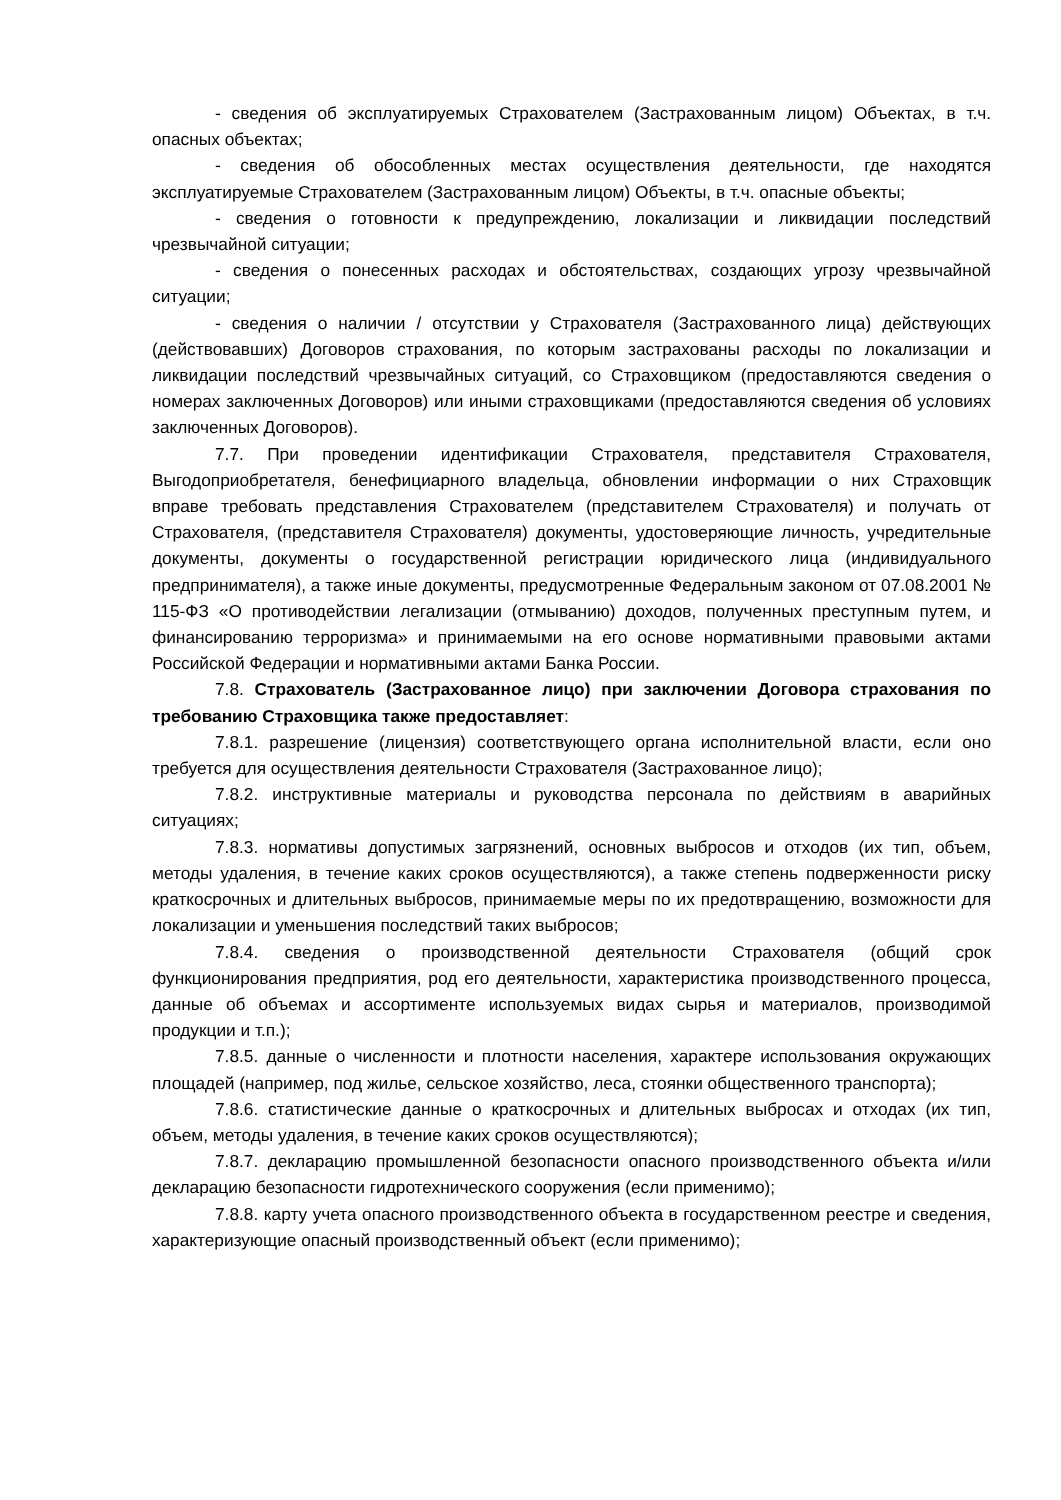- сведения об эксплуатируемых Страхователем (Застрахованным лицом) Объектах, в т.ч. опасных объектах;
- сведения об обособленных местах осуществления деятельности, где находятся эксплуатируемые Страхователем (Застрахованным лицом) Объекты, в т.ч. опасные объекты;
- сведения о готовности к предупреждению, локализации и ликвидации последствий чрезвычайной ситуации;
- сведения о понесенных расходах и обстоятельствах, создающих угрозу чрезвычайной ситуации;
- сведения о наличии / отсутствии у Страхователя (Застрахованного лица) действующих (действовавших) Договоров страхования, по которым застрахованы расходы по локализации и ликвидации последствий чрезвычайных ситуаций, со Страховщиком (предоставляются сведения о номерах заключенных Договоров) или иными страховщиками (предоставляются сведения об условиях заключенных Договоров).
7.7. При проведении идентификации Страхователя, представителя Страхователя, Выгодоприобретателя, бенефициарного владельца, обновлении информации о них Страховщик вправе требовать представления Страхователем (представителем Страхователя) и получать от Страхователя, (представителя Страхователя) документы, удостоверяющие личность, учредительные документы, документы о государственной регистрации юридического лица (индивидуального предпринимателя), а также иные документы, предусмотренные Федеральным законом от 07.08.2001 № 115-ФЗ «О противодействии легализации (отмыванию) доходов, полученных преступным путем, и финансированию терроризма» и принимаемыми на его основе нормативными правовыми актами Российской Федерации и нормативными актами Банка России.
7.8. Страхователь (Застрахованное лицо) при заключении Договора страхования по требованию Страховщика также предоставляет:
7.8.1. разрешение (лицензия) соответствующего органа исполнительной власти, если оно требуется для осуществления деятельности Страхователя (Застрахованное лицо);
7.8.2. инструктивные материалы и руководства персонала по действиям в аварийных ситуациях;
7.8.3. нормативы допустимых загрязнений, основных выбросов и отходов (их тип, объем, методы удаления, в течение каких сроков осуществляются), а также степень подверженности риску краткосрочных и длительных выбросов, принимаемые меры по их предотвращению, возможности для локализации и уменьшения последствий таких выбросов;
7.8.4. сведения о производственной деятельности Страхователя (общий срок функционирования предприятия, род его деятельности, характеристика производственного процесса, данные об объемах и ассортименте используемых видах сырья и материалов, производимой продукции и т.п.);
7.8.5. данные о численности и плотности населения, характере использования окружающих площадей (например, под жилье, сельское хозяйство, леса, стоянки общественного транспорта);
7.8.6. статистические данные о краткосрочных и длительных выбросах и отходах (их тип, объем, методы удаления, в течение каких сроков осуществляются);
7.8.7. декларацию промышленной безопасности опасного производственного объекта и/или декларацию безопасности гидротехнического сооружения (если применимо);
7.8.8. карту учета опасного производственного объекта в государственном реестре и сведения, характеризующие опасный производственный объект (если применимо);